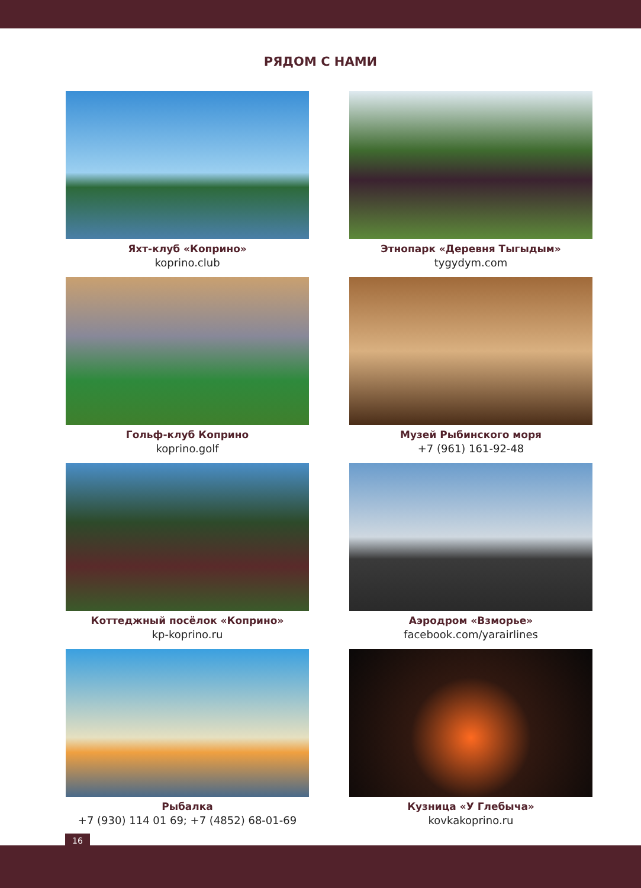РЯДОМ С НАМИ
Яхт-клуб «Коприно»
koprino.club
Этнопарк «Деревня Тыгыдым»
tygydym.com
Гольф-клуб Коприно
koprino.golf
Музей Рыбинского моря
+7 (961) 161-92-48
Коттеджный посёлок «Коприно»
kp-koprino.ru
Аэродром «Взморье»
facebook.com/yarairlines
Рыбалка
+7 (930) 114 01 69; +7 (4852) 68-01-69
Кузница «У Глебыча»
kovkakoprino.ru
16